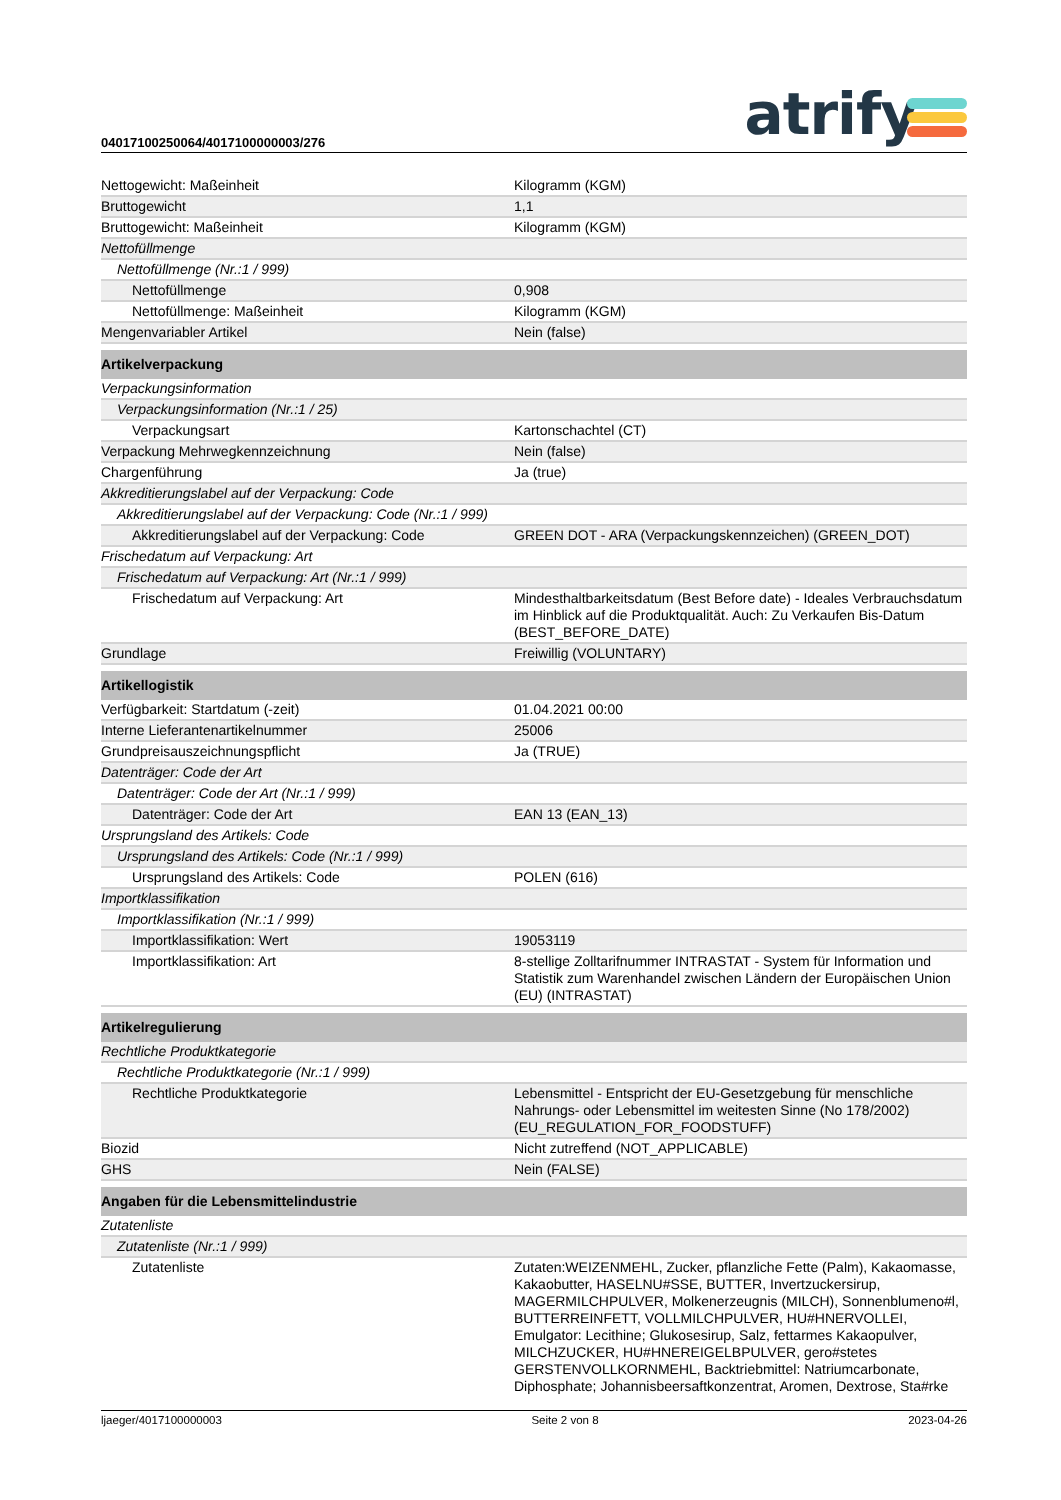04017100250064/4017100000003/276
atrify
| Nettogewicht: Maßeinheit | Kilogramm (KGM) |
| Bruttogewicht | 1,1 |
| Bruttogewicht: Maßeinheit | Kilogramm (KGM) |
| Nettofüllmenge | |
| Nettofüllmenge (Nr.:1 / 999) | |
| Nettofüllmenge | 0,908 |
| Nettofüllmenge: Maßeinheit | Kilogramm (KGM) |
| Mengenvariabler Artikel | Nein (false) |
| Artikelverpackung | |
| Verpackungsinformation | |
| Verpackungsinformation (Nr.:1 / 25) | |
| Verpackungsart | Kartonschachtel (CT) |
| Verpackung Mehrwegkennzeichnung | Nein (false) |
| Chargenführung | Ja (true) |
| Akkreditierungslabel auf der Verpackung: Code | |
| Akkreditierungslabel auf der Verpackung: Code (Nr.:1 / 999) | |
| Akkreditierungslabel auf der Verpackung: Code | GREEN DOT - ARA (Verpackungskennzeichen) (GREEN_DOT) |
| Frischedatum auf Verpackung: Art | |
| Frischedatum auf Verpackung: Art (Nr.:1 / 999) | |
| Frischedatum auf Verpackung: Art | Mindesthaltbarkeitsdatum (Best Before date) - Ideales Verbrauchsdatum im Hinblick auf die Produktqualität. Auch: Zu Verkaufen Bis-Datum (BEST_BEFORE_DATE) |
| Grundlage | Freiwillig (VOLUNTARY) |
| Artikellogistik | |
| Verfügbarkeit: Startdatum (-zeit) | 01.04.2021 00:00 |
| Interne Lieferantenartikelnummer | 25006 |
| Grundpreisauszeichnungspflicht | Ja (TRUE) |
| Datenträger: Code der Art | |
| Datenträger: Code der Art (Nr.:1 / 999) | |
| Datenträger: Code der Art | EAN 13 (EAN_13) |
| Ursprungsland des Artikels: Code | |
| Ursprungsland des Artikels: Code (Nr.:1 / 999) | |
| Ursprungsland des Artikels: Code | POLEN (616) |
| Importklassifikation | |
| Importklassifikation (Nr.:1 / 999) | |
| Importklassifikation: Wert | 19053119 |
| Importklassifikation: Art | 8-stellige Zolltarifnummer INTRASTAT - System für Information und Statistik zum Warenhandel zwischen Ländern der Europäischen Union (EU) (INTRASTAT) |
| Artikelregulierung | |
| Rechtliche Produktkategorie | |
| Rechtliche Produktkategorie (Nr.:1 / 999) | |
| Rechtliche Produktkategorie | Lebensmittel - Entspricht der EU-Gesetzgebung für menschliche Nahrungs- oder Lebensmittel im weitesten Sinne (No 178/2002) (EU_REGULATION_FOR_FOODSTUFF) |
| Biozid | Nicht zutreffend (NOT_APPLICABLE) |
| GHS | Nein (FALSE) |
| Angaben für die Lebensmittelindustrie | |
| Zutatenliste | |
| Zutatenliste (Nr.:1 / 999) | |
| Zutatenliste | Zutaten:WEIZENMEHL, Zucker, pflanzliche Fette (Palm), Kakaomasse, Kakaobutter, HASELNU#SSE, BUTTER, Invertzuckersirup, MAGERMILCHPULVER, Molkenerzeugnis (MILCH), Sonnenblumeno#l, BUTTERREINFETT, VOLLMILCHPULVER, HU#HNERVOLLEI, Emulgator: Lecithine; Glukosesirup, Salz, fettarmes Kakaopulver, MILCHZUCKER, HU#HNEREIGELBPULVER, gero#stetes GERSTENVOLLKORNMEHL, Backtriebmittel: Natriumcarbonate, Diphosphate; Johannisbeersaftkonzentrat, Aromen, Dextrose, Sta#rke |
ljaeger/4017100000003 Seite 2 von 8 2023-04-26